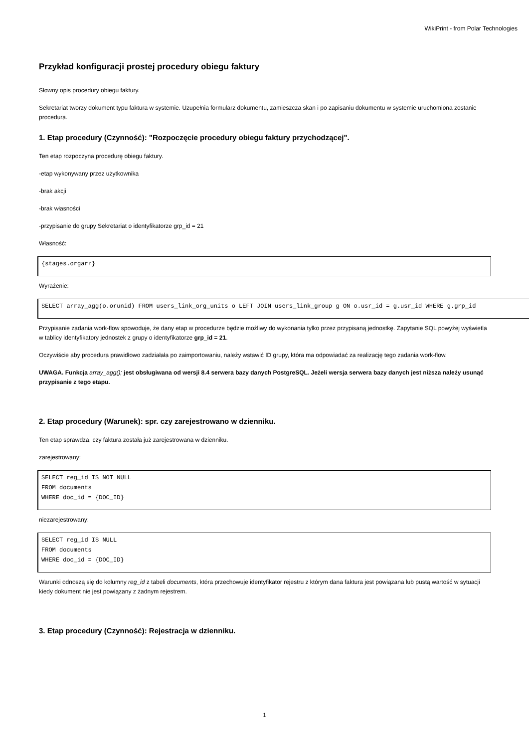WikiPrint - from Polar Technologies
Przykład konfiguracji prostej procedury obiegu faktury
Słowny opis procedury obiegu faktury.
Sekretariat tworzy dokument typu faktura w systemie. Uzupełnia formularz dokumentu, zamieszcza skan i po zapisaniu dokumentu w systemie uruchomiona zostanie procedura.
1. Etap procedury (Czynność): "Rozpoczęcie procedury obiegu faktury przychodzącej".
Ten etap rozpoczyna procedurę obiegu faktury.
-etap wykonywany przez użytkownika
-brak akcji
-brak własności
-przypisanie do grupy Sekretariat o identyfikatorze grp_id = 21
Własność:
{stages.orgarr}
Wyrażenie:
SELECT array_agg(o.orunid) FROM users_link_org_units o LEFT JOIN users_link_group g ON o.usr_id = g.usr_id WHERE g.grp_id
Przypisanie zadania work-flow spowoduje, że dany etap w procedurze będzie możliwy do wykonania tylko przez przypisaną jednostkę. Zapytanie SQL powyżej wyświetla w tablicy identyfikatory jednostek z grupy o identyfikatorze grp_id = 21.
Oczywiście aby procedura prawidłowo zadziałała po zaimportowaniu, należy wstawić ID grupy, która ma odpowiadać za realizację tego zadania work-flow.
UWAGA. Funkcja array_agg(); jest obsługiwana od wersji 8.4 serwera bazy danych PostgreSQL. Jeżeli wersja serwera bazy danych jest niższa należy usunąć przypisanie z tego etapu.
2. Etap procedury (Warunek): spr. czy zarejestrowano w dzienniku.
Ten etap sprawdza, czy faktura została już zarejestrowana w dzienniku.
zarejestrowany:
SELECT reg_id IS NOT NULL
FROM documents
WHERE doc_id = {DOC_ID}
niezarejestrowany:
SELECT reg_id IS NULL
FROM documents
WHERE doc_id = {DOC_ID}
Warunki odnoszą się do kolumny reg_id z tabeli documents, która przechowuje identyfikator rejestru z którym dana faktura jest powiązana lub pustą wartość w sytuacji kiedy dokument nie jest powiązany z żadnym rejestrem.
3. Etap procedury (Czynność): Rejestracja w dzienniku.
1